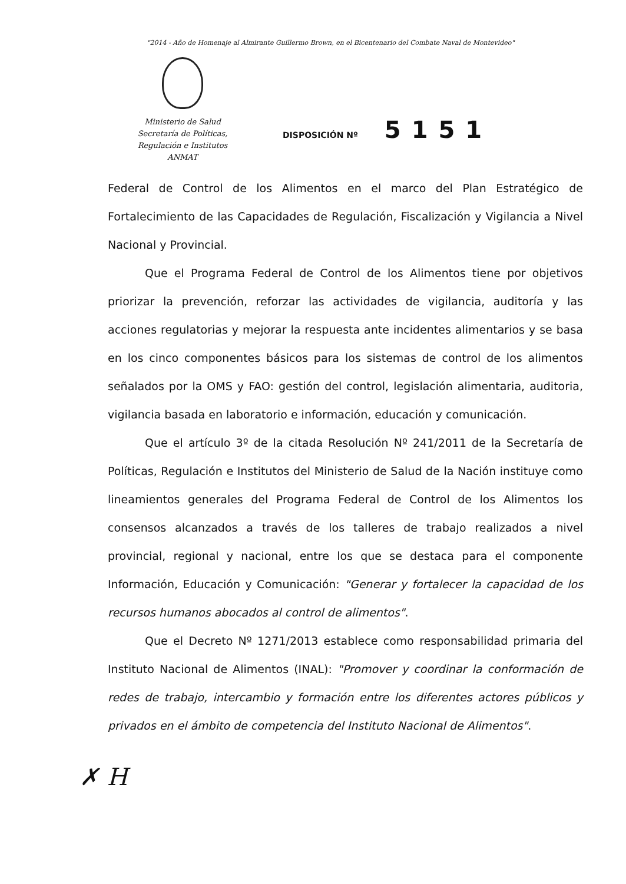"2014 - Año de Homenaje al Almirante Guillermo Brown, en el Bicentenario del Combate Naval de Montevideo"
Ministerio de Salud
Secretaría de Políticas,
Regulación e Institutos
ANMAT
DISPOSICIÓN Nº 5151
Federal de Control de los Alimentos en el marco del Plan Estratégico de Fortalecimiento de las Capacidades de Regulación, Fiscalización y Vigilancia a Nivel Nacional y Provincial.
Que el Programa Federal de Control de los Alimentos tiene por objetivos priorizar la prevención, reforzar las actividades de vigilancia, auditoría y las acciones regulatorias y mejorar la respuesta ante incidentes alimentarios y se basa en los cinco componentes básicos para los sistemas de control de los alimentos señalados por la OMS y FAO: gestión del control, legislación alimentaria, auditoria, vigilancia basada en laboratorio e información, educación y comunicación.
Que el artículo 3º de la citada Resolución Nº 241/2011 de la Secretaría de Políticas, Regulación e Institutos del Ministerio de Salud de la Nación instituye como lineamientos generales del Programa Federal de Control de los Alimentos los consensos alcanzados a través de los talleres de trabajo realizados a nivel provincial, regional y nacional, entre los que se destaca para el componente Información, Educación y Comunicación: "Generar y fortalecer la capacidad de los recursos humanos abocados al control de alimentos".
Que el Decreto Nº 1271/2013 establece como responsabilidad primaria del Instituto Nacional de Alimentos (INAL): "Promover y coordinar la conformación de redes de trabajo, intercambio y formación entre los diferentes actores públicos y privados en el ámbito de competencia del Instituto Nacional de Alimentos".
✗ H